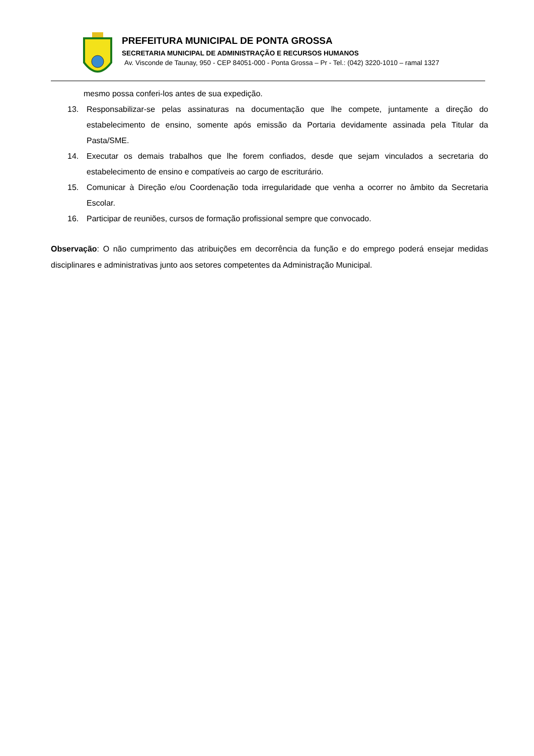PREFEITURA MUNICIPAL DE PONTA GROSSA
SECRETARIA MUNICIPAL DE ADMINISTRAÇÃO E RECURSOS HUMANOS
Av. Visconde de Taunay, 950 - CEP 84051-000 - Ponta Grossa – Pr - Tel.: (042) 3220-1010 – ramal 1327
mesmo possa conferi-los antes de sua expedição.
13. Responsabilizar-se pelas assinaturas na documentação que lhe compete, juntamente a direção do estabelecimento de ensino, somente após emissão da Portaria devidamente assinada pela Titular da Pasta/SME.
14. Executar os demais trabalhos que lhe forem confiados, desde que sejam vinculados a secretaria do estabelecimento de ensino e compatíveis ao cargo de escriturário.
15. Comunicar à Direção e/ou Coordenação toda irregularidade que venha a ocorrer no âmbito da Secretaria Escolar.
16. Participar de reuniões, cursos de formação profissional sempre que convocado.
Observação: O não cumprimento das atribuições em decorrência da função e do emprego poderá ensejar medidas disciplinares e administrativas junto aos setores competentes da Administração Municipal.